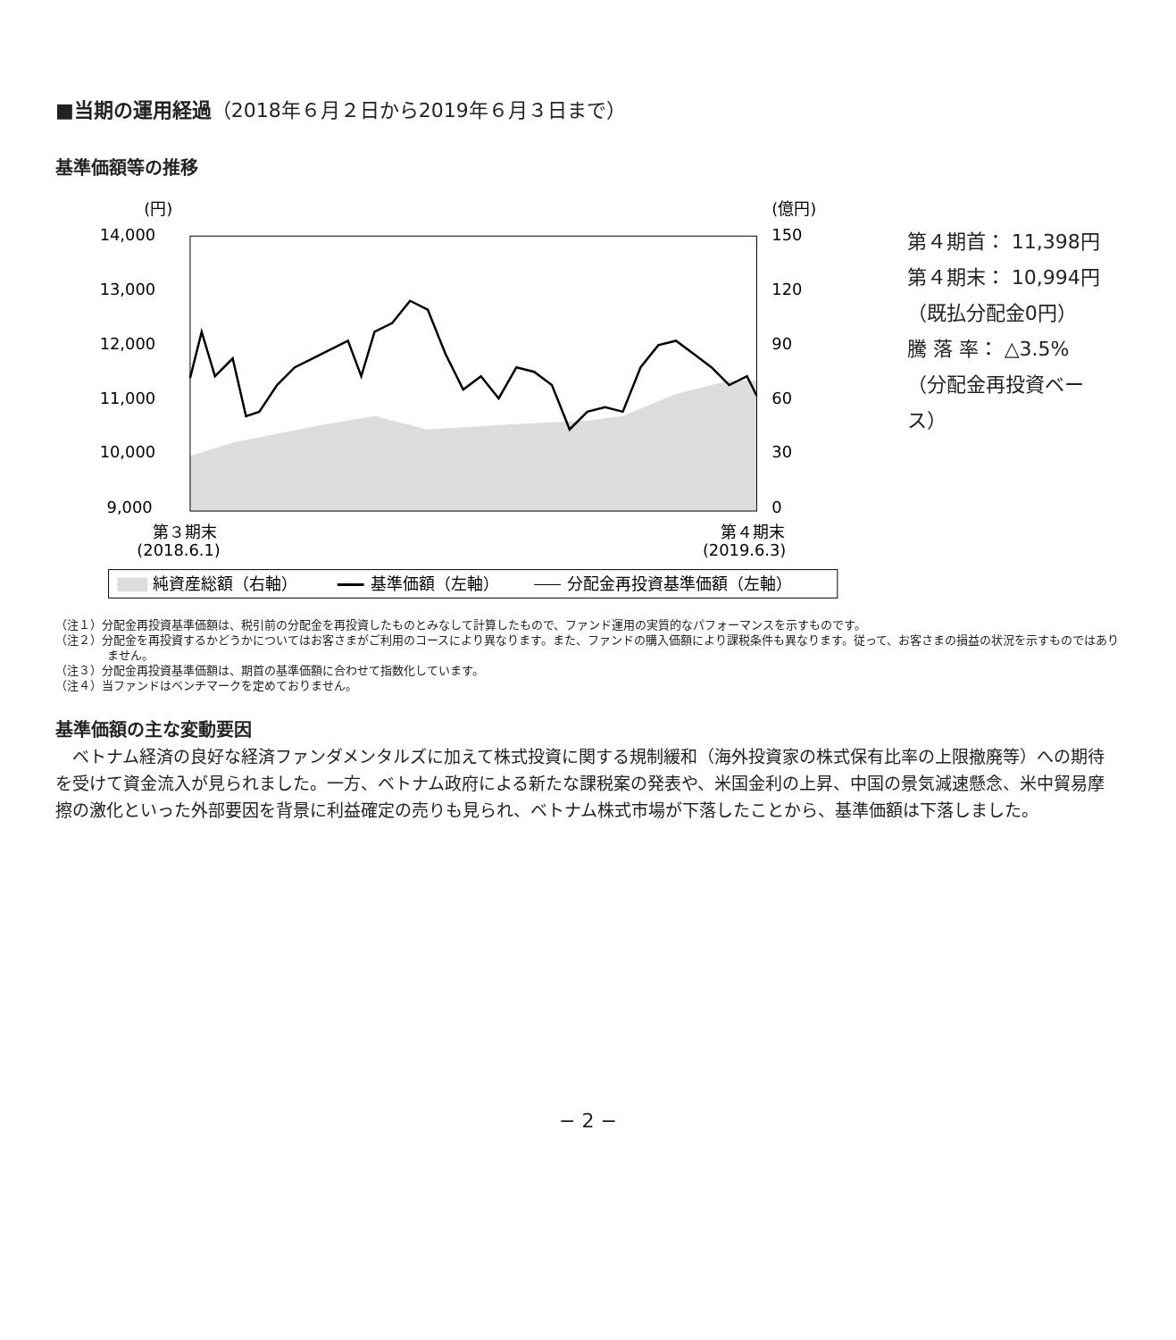■当期の運用経過（2018年６月２日から2019年６月３日まで）
基準価額等の推移
(円)
(億円)
14,000
13,000
12,000
11,000
10,000
9,000
150
120
90
60
30
0
第３期末
(2018.6.1)
第４期末
(2019.6.3)
純資産総額（右軸）
基準価額（左軸）
分配金再投資基準価額（左軸）
第４期首： 11,398円
第４期末： 10,994円
（既払分配金0円）
騰 落 率： △3.5%
（分配金再投資ベース）
（注１）分配金再投資基準価額は、税引前の分配金を再投資したものとみなして計算したもので、ファンド運用の実質的なパフォーマンスを示すものです。
（注２）分配金を再投資するかどうかについてはお客さまがご利用のコースにより異なります。また、ファンドの購入価額により課税条件も異なります。従って、お客さまの損益の状況を示すものではありません。
（注３）分配金再投資基準価額は、期首の基準価額に合わせて指数化しています。
（注４）当ファンドはベンチマークを定めておりません。
基準価額の主な変動要因
ベトナム経済の良好な経済ファンダメンタルズに加えて株式投資に関する規制緩和（海外投資家の株式保有比率の上限撤廃等）への期待を受けて資金流入が見られました。一方、ベトナム政府による新たな課税案の発表や、米国金利の上昇、中国の景気減速懸念、米中貿易摩擦の激化といった外部要因を背景に利益確定の売りも見られ、ベトナム株式市場が下落したことから、基準価額は下落しました。
− 2 −